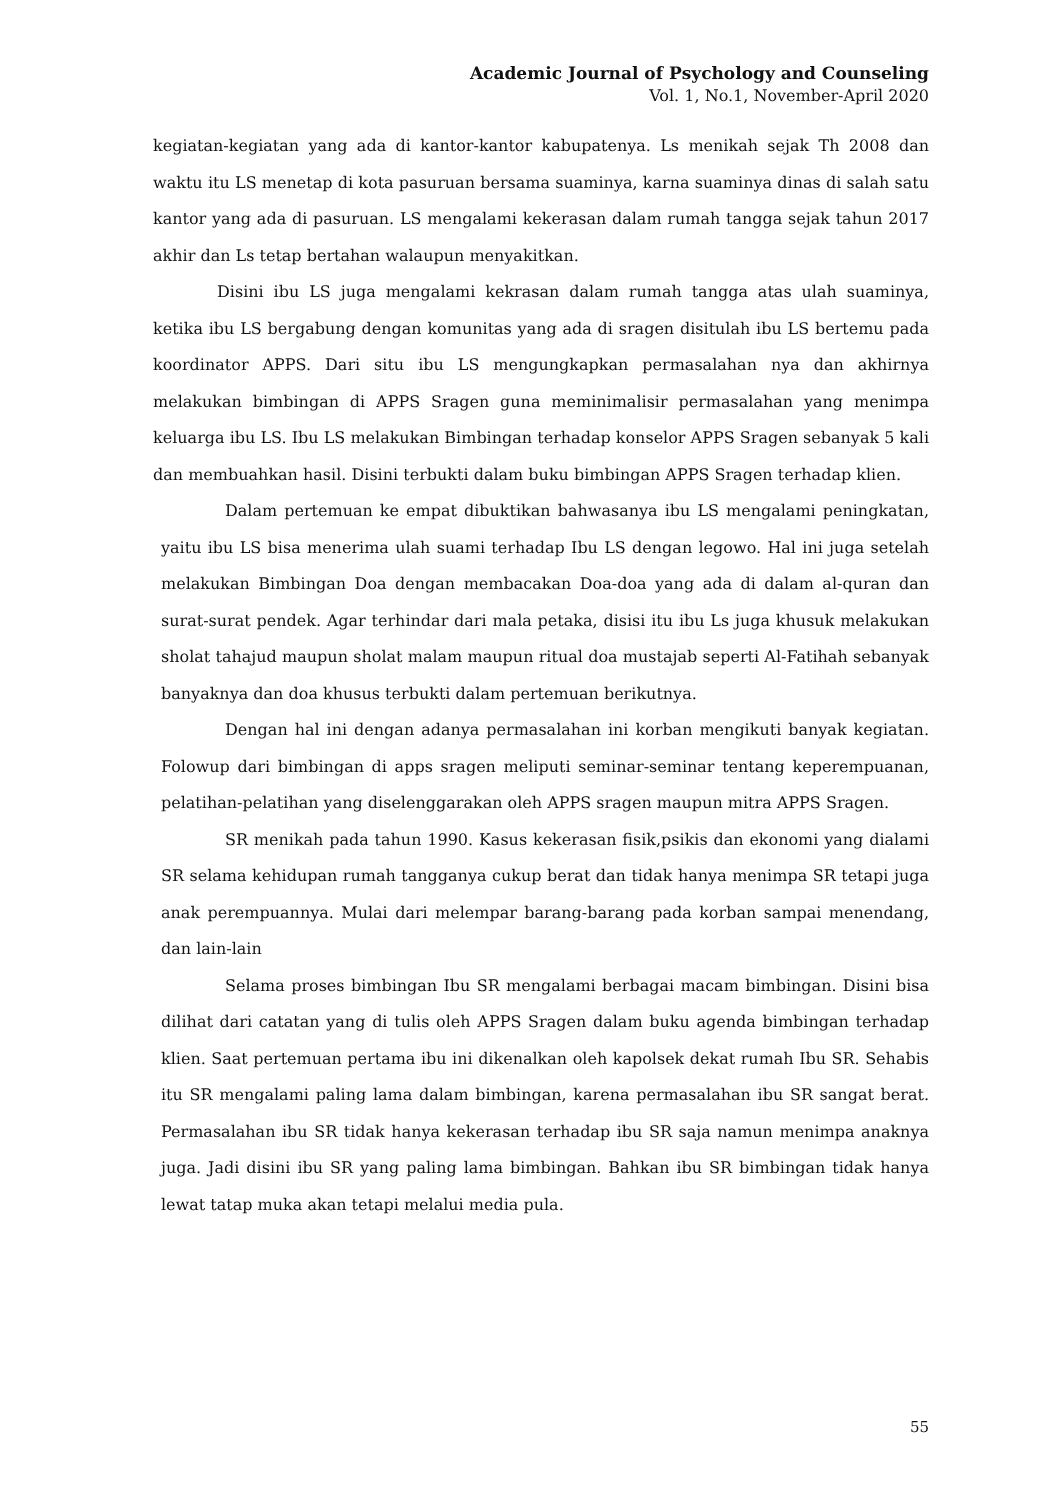Academic Journal of Psychology and Counseling
Vol. 1, No.1, November-April 2020
kegiatan-kegiatan yang ada di kantor-kantor kabupatenya. Ls menikah sejak Th 2008 dan waktu itu LS menetap di kota pasuruan bersama suaminya, karna suaminya dinas di salah satu kantor yang ada di pasuruan. LS mengalami kekerasan dalam rumah tangga sejak tahun 2017 akhir dan Ls tetap bertahan walaupun menyakitkan.
Disini ibu LS juga mengalami kekrasan dalam rumah tangga atas ulah suaminya, ketika ibu LS bergabung dengan komunitas yang ada di sragen disitulah ibu LS bertemu pada koordinator APPS. Dari situ ibu LS mengungkapkan permasalahan nya dan akhirnya melakukan bimbingan di APPS Sragen guna meminimalisir permasalahan yang menimpa keluarga ibu LS. Ibu LS melakukan Bimbingan terhadap konselor APPS Sragen sebanyak 5 kali dan membuahkan hasil. Disini terbukti dalam buku bimbingan APPS Sragen terhadap klien.
Dalam pertemuan ke empat dibuktikan bahwasanya ibu LS mengalami peningkatan, yaitu ibu LS bisa menerima ulah suami terhadap Ibu LS dengan legowo. Hal ini juga setelah melakukan Bimbingan Doa dengan membacakan Doa-doa yang ada di dalam al-quran dan surat-surat pendek. Agar terhindar dari mala petaka, disisi itu ibu Ls juga khusuk melakukan sholat tahajud maupun sholat malam maupun ritual doa mustajab seperti Al-Fatihah sebanyak banyaknya dan doa khusus terbukti dalam pertemuan berikutnya.
Dengan hal ini dengan adanya permasalahan ini korban mengikuti banyak kegiatan. Folowup dari bimbingan di apps sragen meliputi seminar-seminar tentang keperempuanan, pelatihan-pelatihan yang diselenggarakan oleh APPS sragen maupun mitra APPS Sragen.
SR menikah pada tahun 1990. Kasus kekerasan fisik,psikis dan ekonomi yang dialami SR selama kehidupan rumah tangganya cukup berat dan tidak hanya menimpa SR tetapi juga anak perempuannya. Mulai dari melempar barang-barang pada korban sampai menendang, dan lain-lain
Selama proses bimbingan Ibu SR mengalami berbagai macam bimbingan. Disini bisa dilihat dari catatan yang di tulis oleh APPS Sragen dalam buku agenda bimbingan terhadap klien. Saat pertemuan pertama ibu ini dikenalkan oleh kapolsek dekat rumah Ibu SR. Sehabis itu SR mengalami paling lama dalam bimbingan, karena permasalahan ibu SR sangat berat. Permasalahan ibu SR tidak hanya kekerasan terhadap ibu SR saja namun menimpa anaknya juga. Jadi disini ibu SR yang paling lama bimbingan. Bahkan ibu SR bimbingan tidak hanya lewat tatap muka akan tetapi melalui media pula.
55